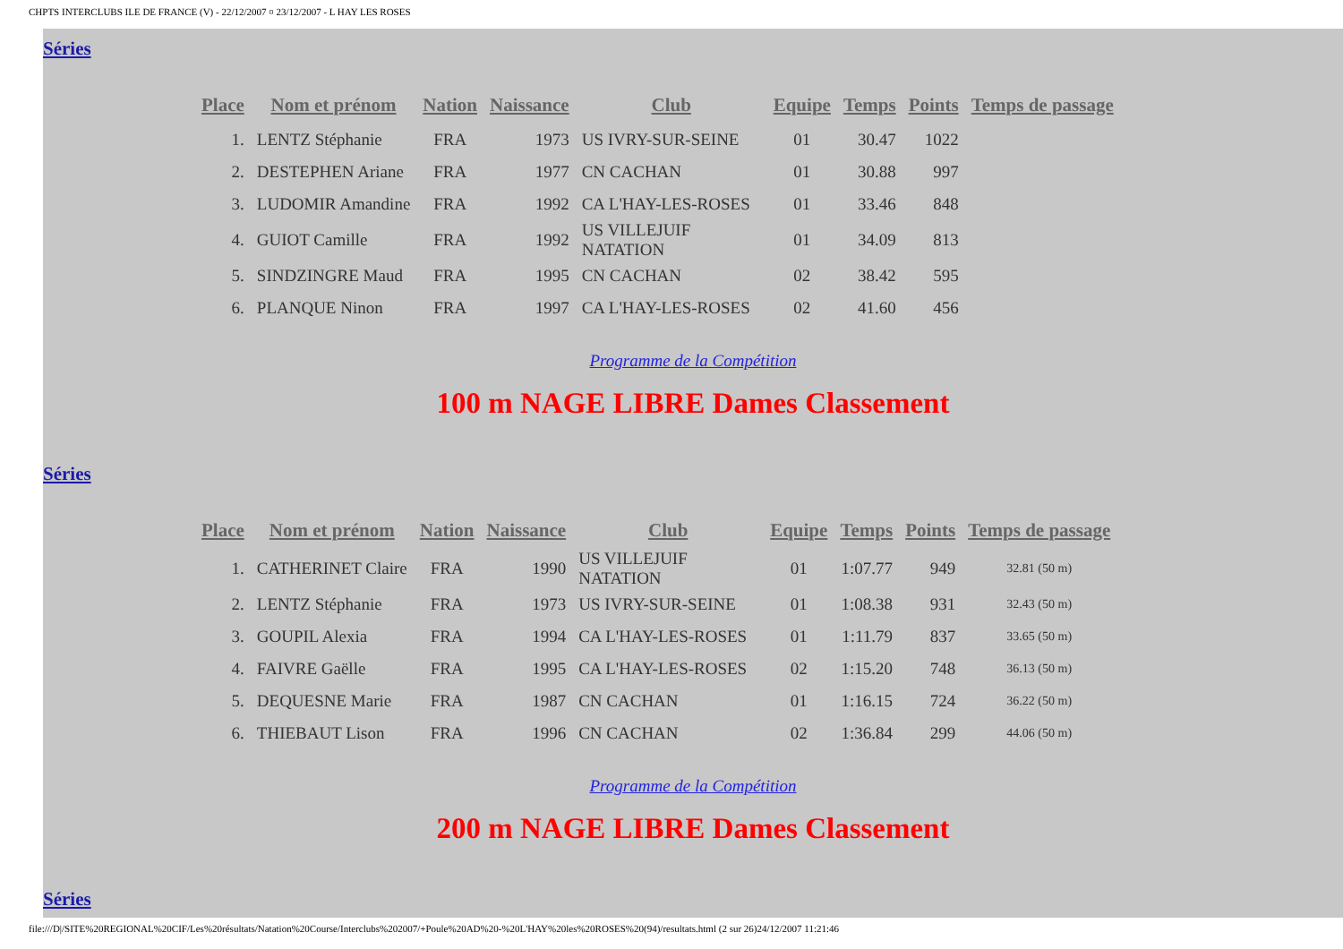CHPTS INTERCLUBS ILE DE FRANCE (V) - 22/12/2007 ¤ 23/12/2007 - L HAY LES ROSES
Séries
| Place | Nom et prénom | Nation | Naissance | Club | Equipe | Temps | Points | Temps de passage |
| --- | --- | --- | --- | --- | --- | --- | --- | --- |
| 1. | LENTZ Stéphanie | FRA | 1973 | US IVRY-SUR-SEINE | 01 | 30.47 | 1022 | |
| 2. | DESTEPHEN Ariane | FRA | 1977 | CN CACHAN | 01 | 30.88 | 997 | |
| 3. | LUDOMIR Amandine | FRA | 1992 | CA L'HAY-LES-ROSES | 01 | 33.46 | 848 | |
| 4. | GUIOT Camille | FRA | 1992 | US VILLEJUIF NATATION | 01 | 34.09 | 813 | |
| 5. | SINDZINGRE Maud | FRA | 1995 | CN CACHAN | 02 | 38.42 | 595 | |
| 6. | PLANQUE Ninon | FRA | 1997 | CA L'HAY-LES-ROSES | 02 | 41.60 | 456 | |
Programme de la Compétition
100 m NAGE LIBRE Dames Classement
Séries
| Place | Nom et prénom | Nation | Naissance | Club | Equipe | Temps | Points | Temps de passage |
| --- | --- | --- | --- | --- | --- | --- | --- | --- |
| 1. | CATHERINET Claire | FRA | 1990 | US VILLEJUIF NATATION | 01 | 1:07.77 | 949 | 32.81 (50 m) |
| 2. | LENTZ Stéphanie | FRA | 1973 | US IVRY-SUR-SEINE | 01 | 1:08.38 | 931 | 32.43 (50 m) |
| 3. | GOUPIL Alexia | FRA | 1994 | CA L'HAY-LES-ROSES | 01 | 1:11.79 | 837 | 33.65 (50 m) |
| 4. | FAIVRE Gaëlle | FRA | 1995 | CA L'HAY-LES-ROSES | 02 | 1:15.20 | 748 | 36.13 (50 m) |
| 5. | DEQUESNE Marie | FRA | 1987 | CN CACHAN | 01 | 1:16.15 | 724 | 36.22 (50 m) |
| 6. | THIEBAUT Lison | FRA | 1996 | CN CACHAN | 02 | 1:36.84 | 299 | 44.06 (50 m) |
Programme de la Compétition
200 m NAGE LIBRE Dames Classement
Séries
file:///D|/SITE%20REGIONAL%20CIF/Les%20résultats/Natation%20Course/Interclubs%202007/+Poule%20AD%20-%20L'HAY%20les%20ROSES%20(94)/resultats.html (2 sur 26)24/12/2007 11:21:46